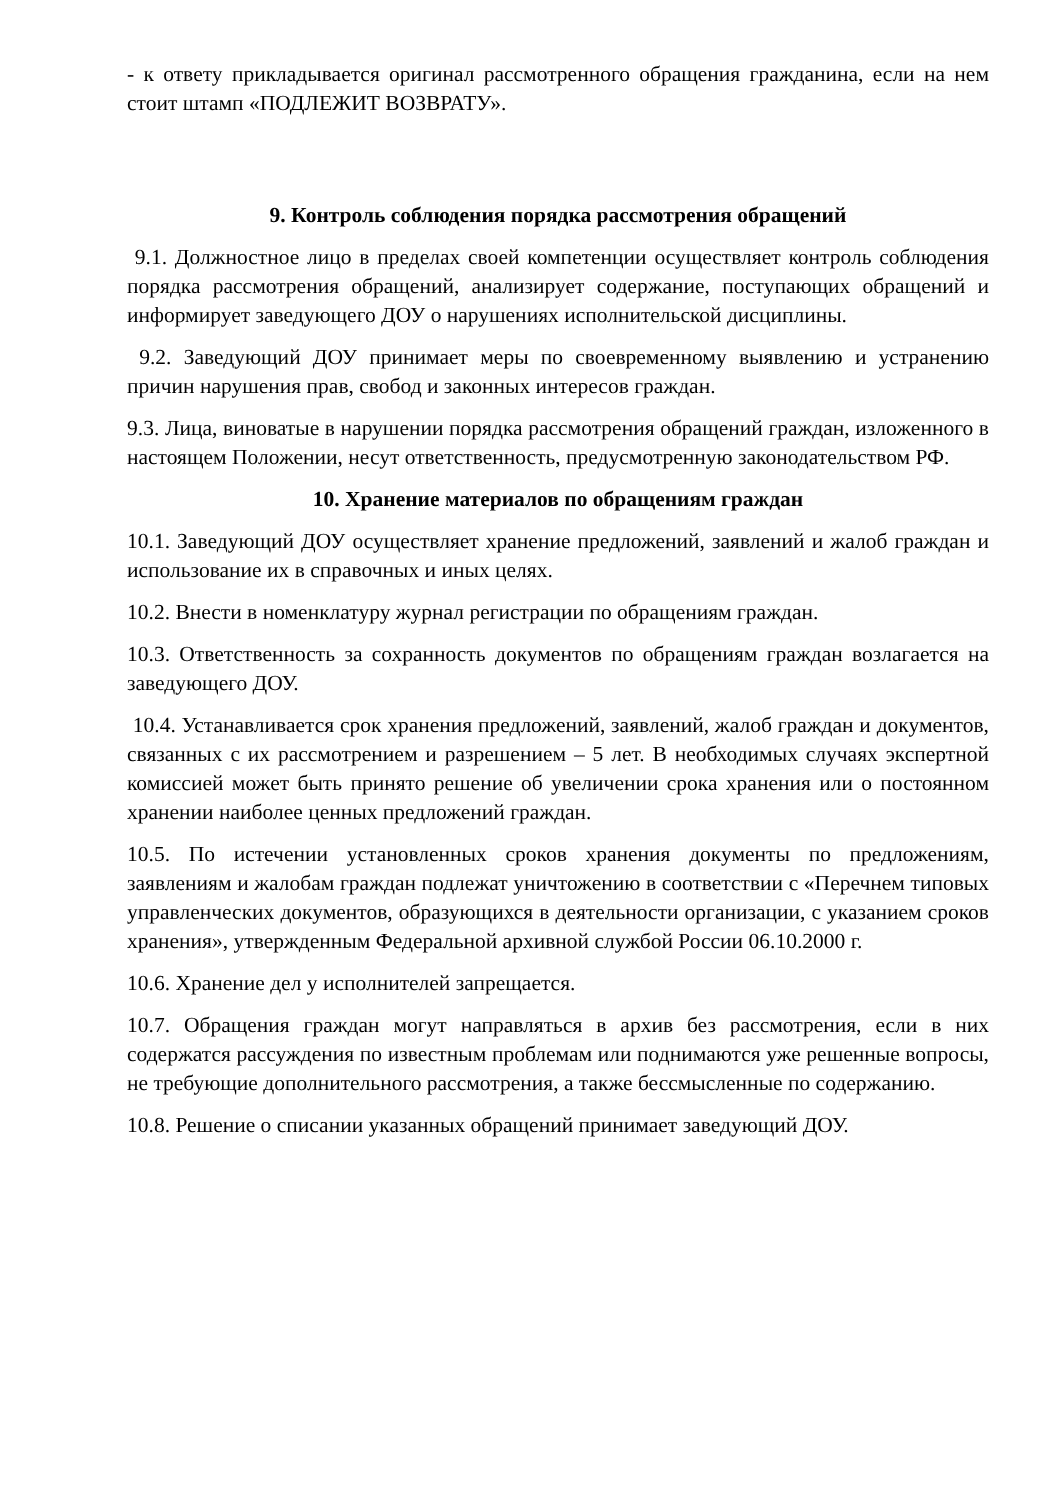- к ответу прикладывается оригинал рассмотренного обращения гражданина, если на нем стоит штамп «ПОДЛЕЖИТ ВОЗВРАТУ».
9. Контроль соблюдения порядка рассмотрения обращений
9.1. Должностное лицо в пределах своей компетенции осуществляет контроль соблюдения порядка рассмотрения обращений, анализирует содержание, поступающих обращений и информирует заведующего ДОУ о нарушениях исполнительской дисциплины.
9.2. Заведующий ДОУ принимает меры по своевременному выявлению и устранению причин нарушения прав, свобод и законных интересов граждан.
9.3. Лица, виноватые в нарушении порядка рассмотрения обращений граждан, изложенного в настоящем Положении, несут ответственность, предусмотренную законодательством РФ.
10. Хранение материалов по обращениям граждан
10.1. Заведующий ДОУ осуществляет хранение предложений, заявлений и жалоб граждан и использование их в справочных и иных целях.
10.2. Внести в номенклатуру журнал регистрации по обращениям граждан.
10.3. Ответственность за сохранность документов по обращениям граждан возлагается на заведующего ДОУ.
10.4. Устанавливается срок хранения предложений, заявлений, жалоб граждан и документов, связанных с их рассмотрением и разрешением – 5 лет. В необходимых случаях экспертной комиссией может быть принято решение об увеличении срока хранения или о постоянном хранении наиболее ценных предложений граждан.
10.5. По истечении установленных сроков хранения документы по предложениям, заявлениям и жалобам граждан подлежат уничтожению в соответствии с «Перечнем типовых управленческих документов, образующихся в деятельности организации, с указанием сроков хранения», утвержденным Федеральной архивной службой России 06.10.2000 г.
10.6. Хранение дел у исполнителей запрещается.
10.7. Обращения граждан могут направляться в архив без рассмотрения, если в них содержатся рассуждения по известным проблемам или поднимаются уже решенные вопросы, не требующие дополнительного рассмотрения, а также бессмысленные по содержанию.
10.8. Решение о списании указанных обращений принимает заведующий ДОУ.